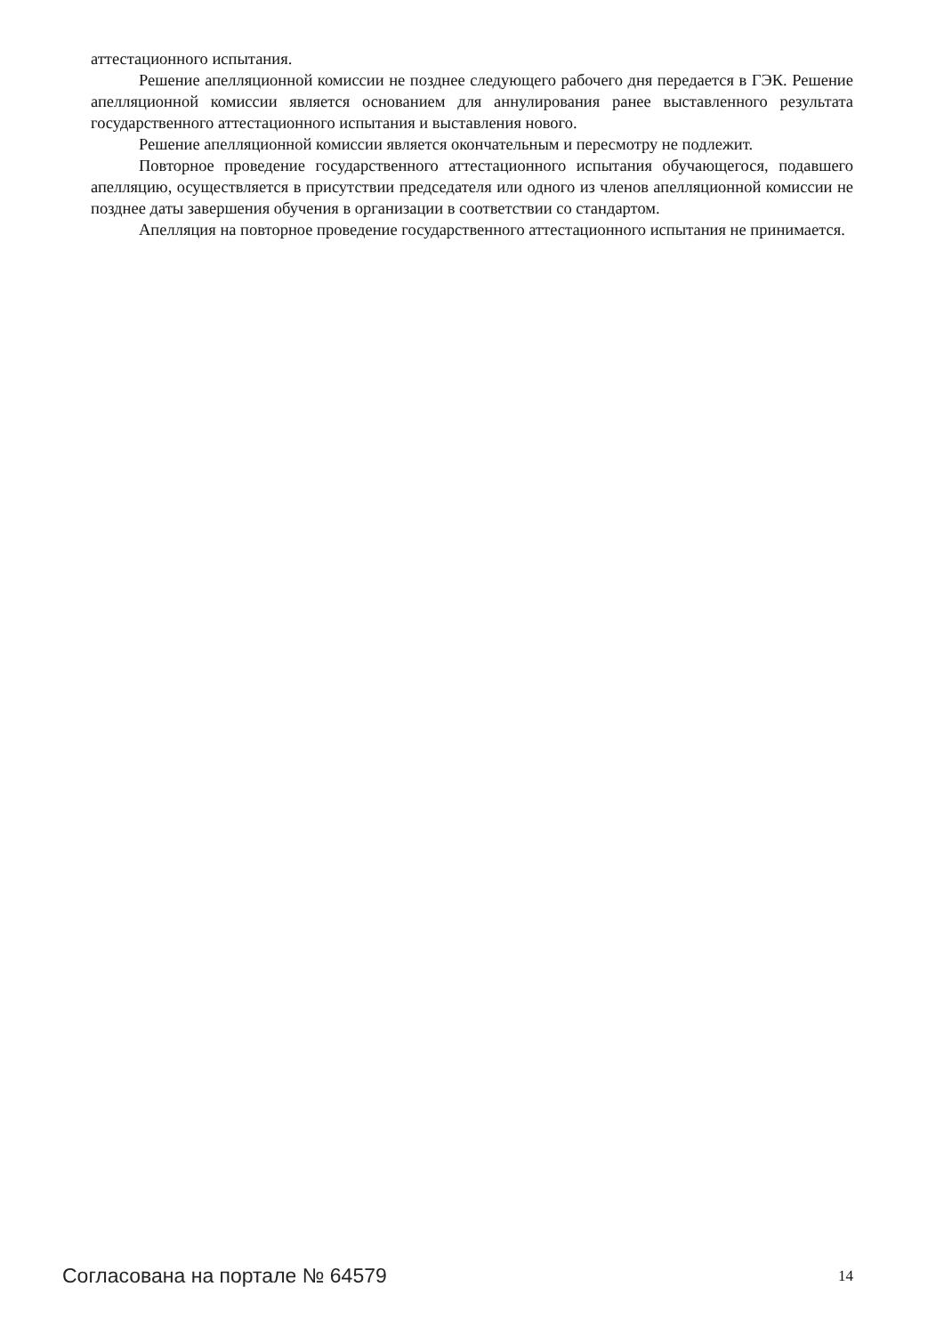аттестационного испытания.
Решение апелляционной комиссии не позднее следующего рабочего дня передается в ГЭК. Решение апелляционной комиссии является основанием для аннулирования ранее выставленного результата государственного аттестационного испытания и выставления нового.
Решение апелляционной комиссии является окончательным и пересмотру не подлежит.
Повторное проведение государственного аттестационного испытания обучающегося, подавшего апелляцию, осуществляется в присутствии председателя или одного из членов апелляционной комиссии не позднее даты завершения обучения в организации в соответствии со стандартом.
Апелляция на повторное проведение государственного аттестационного испытания не принимается.
Согласована на портале № 64579 14